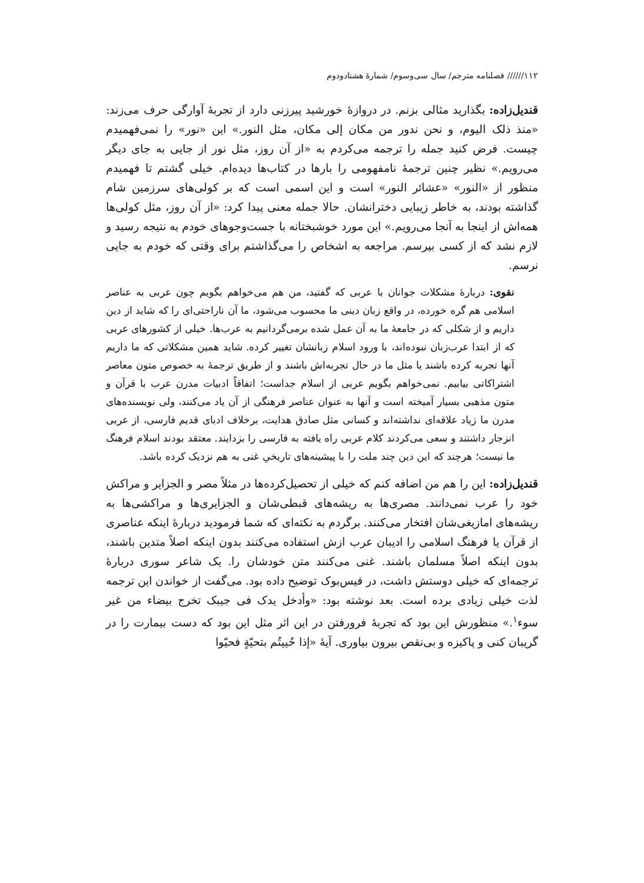۱۱۲////// فصلنامه مترجم/ سال سی‌وسوم/ شمارهٔ هشتادودوم
قندیل‌زاده: بگذارید مثالی بزنم. در دروازهٔ خورشید پیرزنی دارد از تجربهٔ آوارگی حرف می‌زند: «منذ ذلک الیوم، و نحن ندور من مکان إلی مکان، مثل النور.» این «نور» را نمی‌فهمیدم چیست. فرض کنید جمله را ترجمه می‌کردم به «از آن روز، مثل نور از جایی به جای دیگر می‌رویم.» نظیر چنین ترجمهٔ نامفهومی را بارها در کتاب‌ها دیده‌ام. خیلی گشتم تا فهمیدم منظور از «النور» «عشائر النور» است و این اسمی است که بر کولی‌های سرزمین شام گذاشته بودند، به خاطر زیبایی دخترانشان. حالا جمله معنی پیدا کرد: «از آن روز، مثل کولی‌ها همه‌اش از اینجا به آنجا می‌رویم.» این مورد خوشبختانه با جست‌وجوهای خودم به نتیجه رسید و لازم نشد که از کسی بپرسم. مراجعه به اشخاص را می‌گذاشتم برای وقتی که خودم به جایی نرسم.
نقوی: دربارهٔ مشکلات جوانان با عربی که گفتید، من هم می‌خواهم بگویم چون عربی به عناصر اسلامی هم گره خورده، در واقع زبان دینی ما محسوب می‌شود، ما آن ناراحتی‌ای را که شاید از دین داریم و از شکلی که در جامعهٔ ما به آن عمل شده برمی‌گردانیم به عرب‌ها. خیلی از کشورهای عربی که از ابتدا عرب‌زبان نبوده‌اند، با ورود اسلام زبانشان تغییر کرده. شاید همین مشکلاتی که ما داریم آنها تجربه کرده باشند یا مثل ما در حال تجربه‌اش باشند و از طریق ترجمهٔ به خصوص متون معاصر اشتراکاتی بیابیم. نمی‌خواهم بگویم عربی از اسلام جداست؛ اتفاقاً ادبیات مدرن عرب با قرآن و متون مذهبی بسیار آمیخته است و آنها به عنوان عناصر فرهنگی از آن یاد می‌کنند، ولی نویسنده‌های مدرن ما زیاد علاقه‌ای نداشته‌اند و کسانی مثل صادق هدایت، برخلاف ادبای قدیم فارسی، از عربی انزجار داشتند و سعی می‌کردند کلام عربی راه یافته به فارسی را بزدایند. معتقد بودند اسلام فرهنگ ما نیست؛ هرچند که این دین چند ملت را با پیشینه‌های تاریخیِ غنی به هم نزدیک کرده باشد.
قندیل‌زاده: این را هم من اضافه کنم که خیلی از تحصیل‌کرده‌ها در مثلاً مصر و الجزایر و مراکش خود را عرب نمی‌دانند. مصری‌ها به ریشه‌های قبطی‌شان و الجزایری‌ها و مراکشی‌ها به ریشه‌های امازیغی‌شان افتخار می‌کنند. برگردم به نکته‌ای که شما فرمودید دربارهٔ اینکه عناصری از قرآن یا فرهنگ اسلامی را ادیبان عرب ازش استفاده می‌کنند بدون اینکه اصلاً متدین باشند، بدون اینکه اصلاً مسلمان باشند. غنی می‌کنند متن خودشان را. یک شاعر سوری دربارهٔ ترجمه‌ای که خیلی دوستش داشت، در فیس‌بوک توضیح داده بود. می‌گفت از خواندن این ترجمه لذت خیلی زیادی برده است. بعد نوشته بود: «وأدخل یدک فی جیبک تخرج بیضاء من غیر سوء<sup>۱</sup>.» منظورش این بود که تجربهٔ فرورفتن در این اثر مثل این بود که دست بیمارت را در گریبان کنی و پاکیزه و بی‌نقص بیرون بیاوری. آیهٔ «إذا حُییتُم بتحیّةٍ فحیّوا